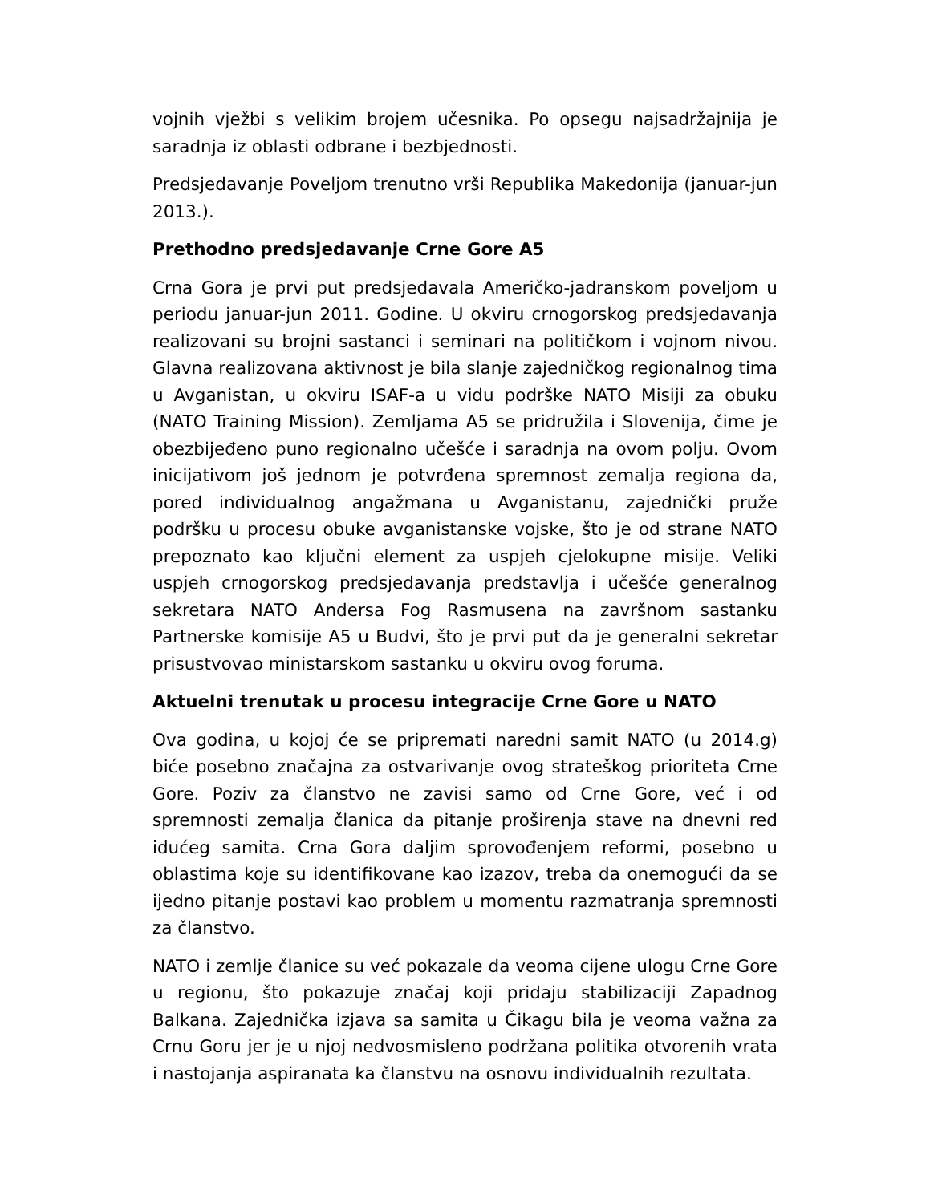vojnih vježbi s velikim brojem učesnika. Po opsegu najsadržajnija je saradnja iz oblasti odbrane i bezbjednosti.
Predsjedavanje Poveljom trenutno vrši Republika Makedonija (januar-jun 2013.).
Prethodno predsjedavanje Crne Gore A5
Crna Gora je prvi put predsjedavala Američko-jadranskom poveljom u periodu januar-jun 2011. Godine. U okviru crnogorskog predsjedavanja realizovani su brojni sastanci i seminari na političkom i vojnom nivou. Glavna realizovana aktivnost je bila slanje zajedničkog regionalnog tima u Avganistan, u okviru ISAF-a u vidu podrške NATO Misiji za obuku (NATO Training Mission). Zemljama A5 se pridružila i Slovenija, čime je obezbijeđeno puno regionalno učešće i saradnja na ovom polju. Ovom inicijativom još jednom je potvrđena spremnost zemalja regiona da, pored individualnog angažmana u Avganistanu, zajednički pruže podršku u procesu obuke avganistanske vojske, što je od strane NATO prepoznato kao ključni element za uspjeh cjelokupne misije. Veliki uspjeh crnogorskog predsjedavanja predstavlja i učešće generalnog sekretara NATO Andersa Fog Rasmusena na završnom sastanku Partnerske komisije A5 u Budvi, što je prvi put da je generalni sekretar prisustvovao ministarskom sastanku u okviru ovog foruma.
Aktuelni trenutak u procesu integracije Crne Gore u NATO
Ova godina, u kojoj će se pripremati naredni samit NATO (u 2014.g) biće posebno značajna za ostvarivanje ovog strateškog prioriteta Crne Gore. Poziv za članstvo ne zavisi samo od Crne Gore, već i od spremnosti zemalja članica da pitanje proširenja stave na dnevni red idućeg samita. Crna Gora daljim sprovođenjem reformi, posebno u oblastima koje su identifikovane kao izazov, treba da onemogući da se ijedno pitanje postavi kao problem u momentu razmatranja spremnosti za članstvo.
NATO i zemlje članice su već pokazale da veoma cijene ulogu Crne Gore u regionu, što pokazuje značaj koji pridaju stabilizaciji Zapadnog Balkana. Zajednička izjava sa samita u Čikagu bila je veoma važna za Crnu Goru jer je u njoj nedvosmisleno podržana politika otvorenih vrata i nastojanja aspiranata ka članstvu na osnovu individualnih rezultata.